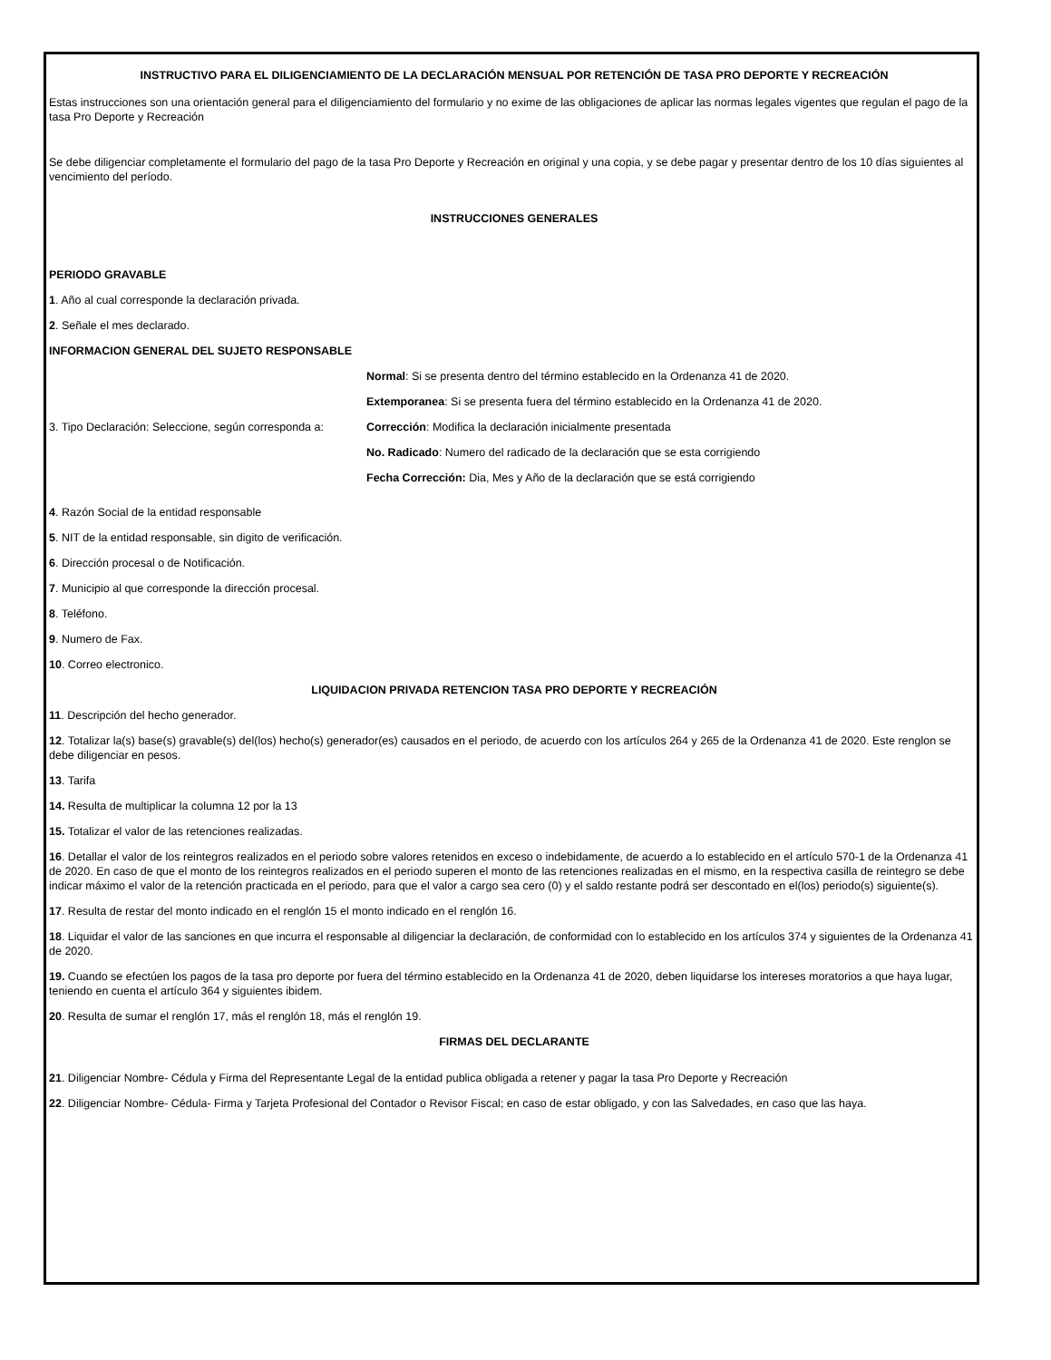INSTRUCTIVO PARA EL DILIGENCIAMIENTO DE LA DECLARACIÓN MENSUAL POR RETENCIÓN DE TASA PRO DEPORTE Y RECREACIÓN
Estas instrucciones son una orientación general para el diligenciamiento del formulario y no exime de las obligaciones de aplicar las normas legales vigentes que regulan el pago de la tasa Pro Deporte y Recreación
Se debe diligenciar completamente el formulario del pago de la tasa Pro Deporte y Recreación en original y una copia, y se debe pagar y presentar dentro de los 10 días siguientes al vencimiento del período.
INSTRUCCIONES GENERALES
PERIODO GRAVABLE
1. Año al cual corresponde la declaración privada.
2. Señale el mes declarado.
INFORMACION GENERAL DEL SUJETO RESPONSABLE
| 3. Tipo Declaración: Seleccione, según corresponda a: | Normal : Si se presenta dentro del término establecido en la Ordenanza 41 de 2020. |
| | Extemporanea : Si se presenta fuera del término establecido en la Ordenanza 41 de 2020. |
| | Corrección : Modifica la declaración inicialmente presentada |
| | No. Radicado : Numero del radicado de la declaración que se esta corrigiendo |
| | Fecha Corrección: Dia, Mes y Año de la declaración que se está corrigiendo |
4. Razón Social de la entidad responsable
5. NIT de la entidad responsable, sin digito de verificación.
6. Dirección procesal o de Notificación.
7. Municipio al que corresponde la dirección procesal.
8. Teléfono.
9. Numero de Fax.
10. Correo electronico.
LIQUIDACION PRIVADA RETENCION TASA PRO DEPORTE Y RECREACIÓN
11. Descripción del hecho generador.
12. Totalizar la(s) base(s) gravable(s) del(los) hecho(s) generador(es) causados en el periodo, de acuerdo con los artículos 264 y 265 de la Ordenanza 41 de 2020. Este renglon se debe diligenciar en pesos.
13. Tarifa
14. Resulta de multiplicar la columna 12 por la 13
15. Totalizar el valor de las retenciones realizadas.
16. Detallar el valor de los reintegros realizados en el periodo sobre valores retenidos en exceso o indebidamente, de acuerdo a lo establecido en el artículo 570-1 de la Ordenanza 41 de 2020. En caso de que el monto de los reintegros realizados en el periodo superen el monto de las retenciones realizadas en el mismo, en la respectiva casilla de reintegro se debe indicar máximo el valor de la retención practicada en el periodo, para que el valor a cargo sea cero (0) y el saldo restante podrá ser descontado en el(los) periodo(s) siguiente(s).
17. Resulta de restar del monto indicado en el renglón 15 el monto indicado en el renglón 16.
18. Liquidar el valor de las sanciones en que incurra el responsable al diligenciar la declaración, de conformidad con lo establecido en los artículos 374 y siguientes de la Ordenanza 41 de 2020.
19. Cuando se efectúen los pagos de la tasa pro deporte por fuera del término establecido en la Ordenanza 41 de 2020, deben liquidarse los intereses moratorios a que haya lugar, teniendo en cuenta el artículo 364 y siguientes ibidem.
20. Resulta de sumar el renglón 17, más el renglón 18, más el renglón 19.
FIRMAS DEL DECLARANTE
21. Diligenciar Nombre- Cédula y Firma del Representante Legal de la entidad publica obligada a retener y pagar la tasa Pro Deporte y Recreación
22. Diligenciar Nombre- Cédula- Firma y Tarjeta Profesional del Contador o Revisor Fiscal; en caso de estar obligado, y con las Salvedades, en caso que las haya.